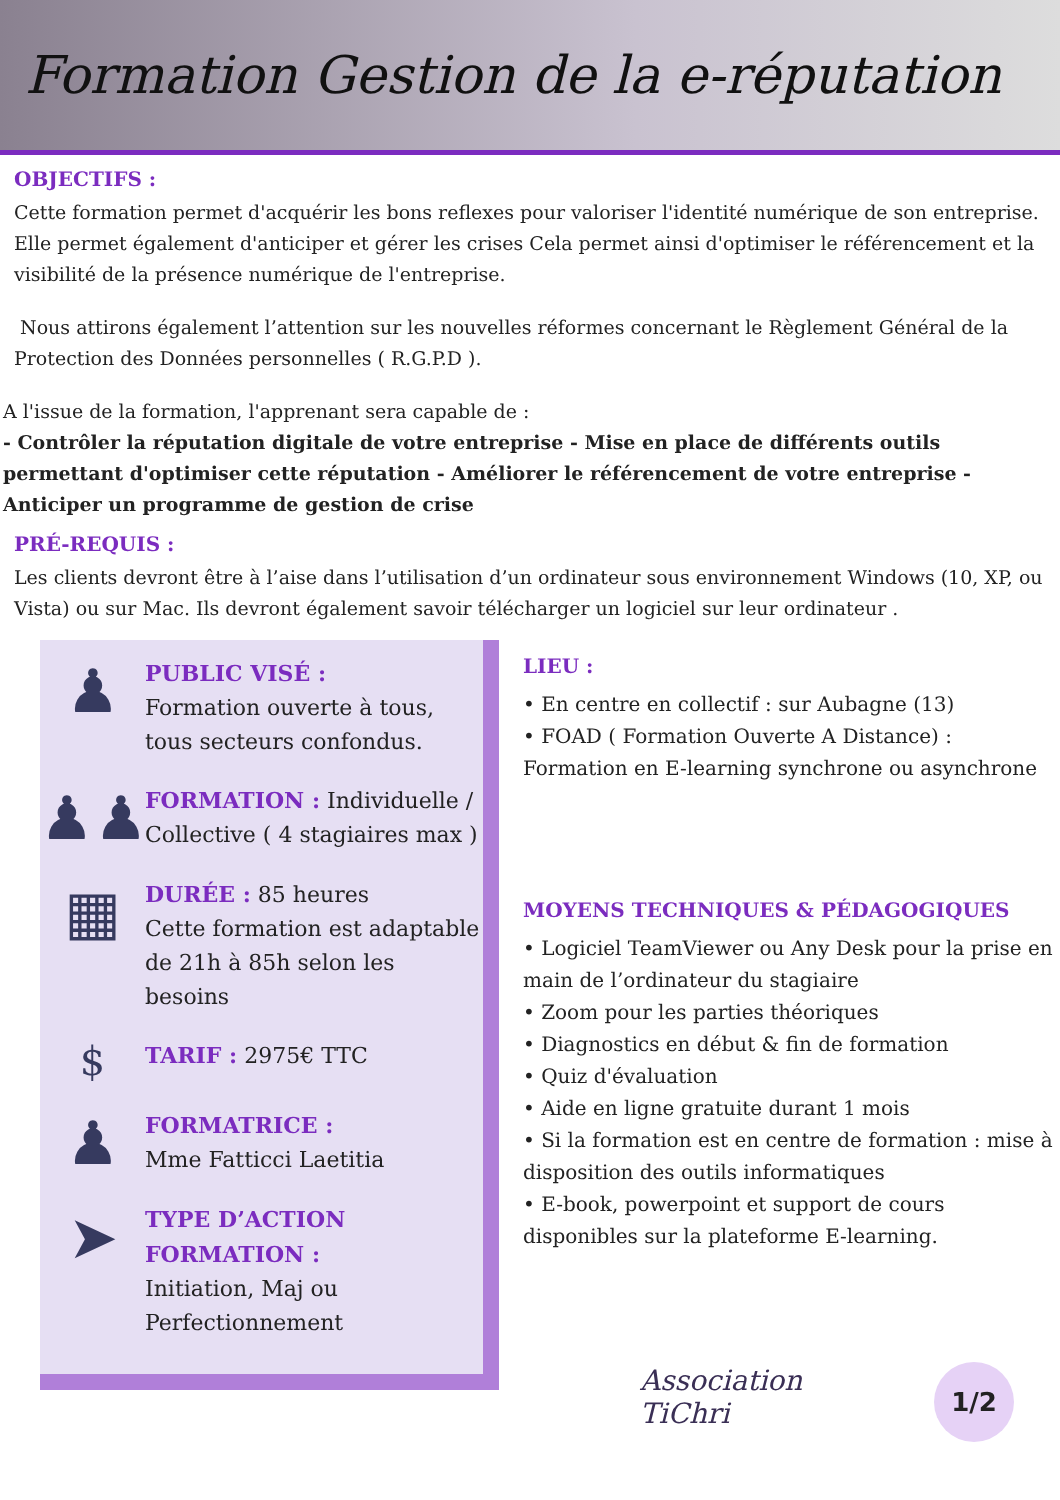Formation Gestion de la e-réputation
OBJECTIFS :
Cette formation permet d'acquérir les bons reflexes pour valoriser l'identité numérique de son entreprise. Elle permet également d'anticiper et gérer les crises Cela permet ainsi d'optimiser le référencement et la visibilité de la présence numérique de l'entreprise.
Nous attirons également l’attention sur les nouvelles réformes concernant le Règlement Général de la Protection des Données personnelles ( R.G.P.D ).
A l'issue de la formation, l'apprenant sera capable de :
- Contrôler la réputation digitale de votre entreprise - Mise en place de différents outils permettant d'optimiser cette réputation - Améliorer le référencement de votre entreprise - Anticiper un programme de gestion de crise
PRÉ-REQUIS :
Les clients devront être à l’aise dans l’utilisation d’un ordinateur sous environnement Windows (10, XP, ou Vista) ou sur Mac. Ils devront également savoir télécharger un logiciel sur leur ordinateur .
♟
PUBLIC VISÉ :
Formation ouverte à tous, tous secteurs confondus.
♟♟
FORMATION : Individuelle / Collective ( 4 stagiaires max )
▦
DURÉE : 85 heures
Cette formation est adaptable de 21h à 85h selon les besoins
$
TARIF : 2975€ TTC
♟
FORMATRICE :
Mme Fatticci Laetitia
➤
TYPE D’ACTION FORMATION :
Initiation, Maj ou Perfectionnement
LIEU :
• En centre en collectif : sur Aubagne (13)
• FOAD ( Formation Ouverte A Distance) :
Formation en E-learning synchrone ou asynchrone
MOYENS TECHNIQUES & PÉDAGOGIQUES
• Logiciel TeamViewer ou Any Desk pour la prise en main de l’ordinateur du stagiaire
• Zoom pour les parties théoriques
• Diagnostics en début & fin de formation
• Quiz d'évaluation
• Aide en ligne gratuite durant 1 mois
• Si la formation est en centre de formation : mise à disposition des outils informatiques
• E-book, powerpoint et support de cours disponibles sur la plateforme E-learning.
Association
TiChri
1/2